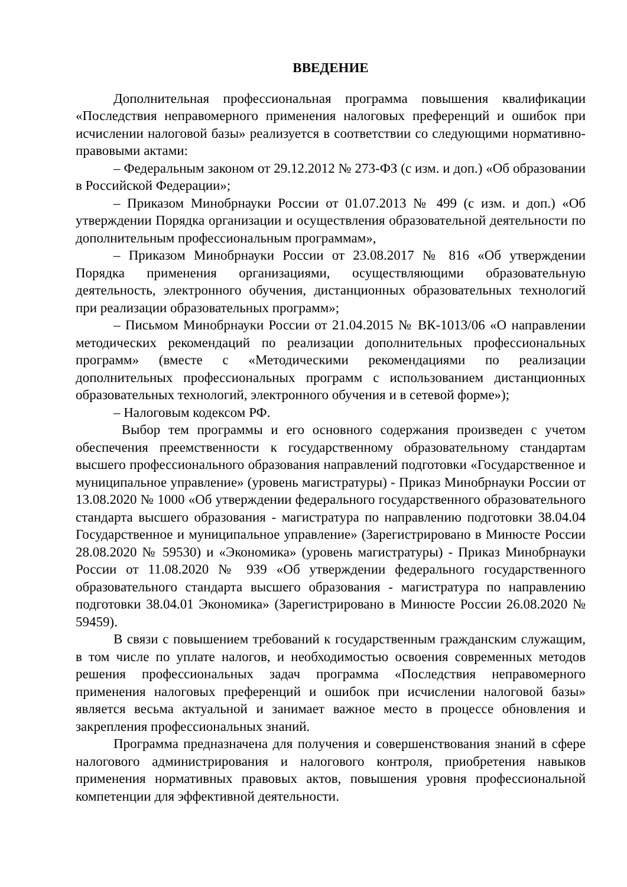ВВЕДЕНИЕ
Дополнительная профессиональная программа повышения квалификации «Последствия неправомерного применения налоговых преференций и ошибок при исчислении налоговой базы» реализуется в соответствии со следующими нормативно-правовыми актами:
– Федеральным законом от 29.12.2012 № 273-ФЗ (с изм. и доп.) «Об образовании в Российской Федерации»;
– Приказом Минобрнауки России от 01.07.2013 № 499 (с изм. и доп.) «Об утверждении Порядка организации и осуществления образовательной деятельности по дополнительным профессиональным программам»,
– Приказом Минобрнауки России от 23.08.2017 № 816 «Об утверждении Порядка применения организациями, осуществляющими образовательную деятельность, электронного обучения, дистанционных образовательных технологий при реализации образовательных программ»;
– Письмом Минобрнауки России от 21.04.2015 № ВК-1013/06 «О направлении методических рекомендаций по реализации дополнительных профессиональных программ» (вместе с «Методическими рекомендациями по реализации дополнительных профессиональных программ с использованием дистанционных образовательных технологий, электронного обучения и в сетевой форме»);
– Налоговым кодексом РФ.
Выбор тем программы и его основного содержания произведен с учетом обеспечения преемственности к государственному образовательному стандартам высшего профессионального образования направлений подготовки «Государственное и муниципальное управление» (уровень магистратуры) - Приказ Минобрнауки России от 13.08.2020 № 1000 «Об утверждении федерального государственного образовательного стандарта высшего образования - магистратура по направлению подготовки 38.04.04 Государственное и муниципальное управление» (Зарегистрировано в Минюсте России 28.08.2020 № 59530) и «Экономика» (уровень магистратуры) - Приказ Минобрнауки России от 11.08.2020 № 939 «Об утверждении федерального государственного образовательного стандарта высшего образования - магистратура по направлению подготовки 38.04.01 Экономика» (Зарегистрировано в Минюсте России 26.08.2020 № 59459).
В связи с повышением требований к государственным гражданским служащим, в том числе по уплате налогов, и необходимостью освоения современных методов решения профессиональных задач программа «Последствия неправомерного применения налоговых преференций и ошибок при исчислении налоговой базы» является весьма актуальной и занимает важное место в процессе обновления и закрепления профессиональных знаний.
Программа предназначена для получения и совершенствования знаний в сфере налогового администрирования и налогового контроля, приобретения навыков применения нормативных правовых актов, повышения уровня профессиональной компетенции для эффективной деятельности.